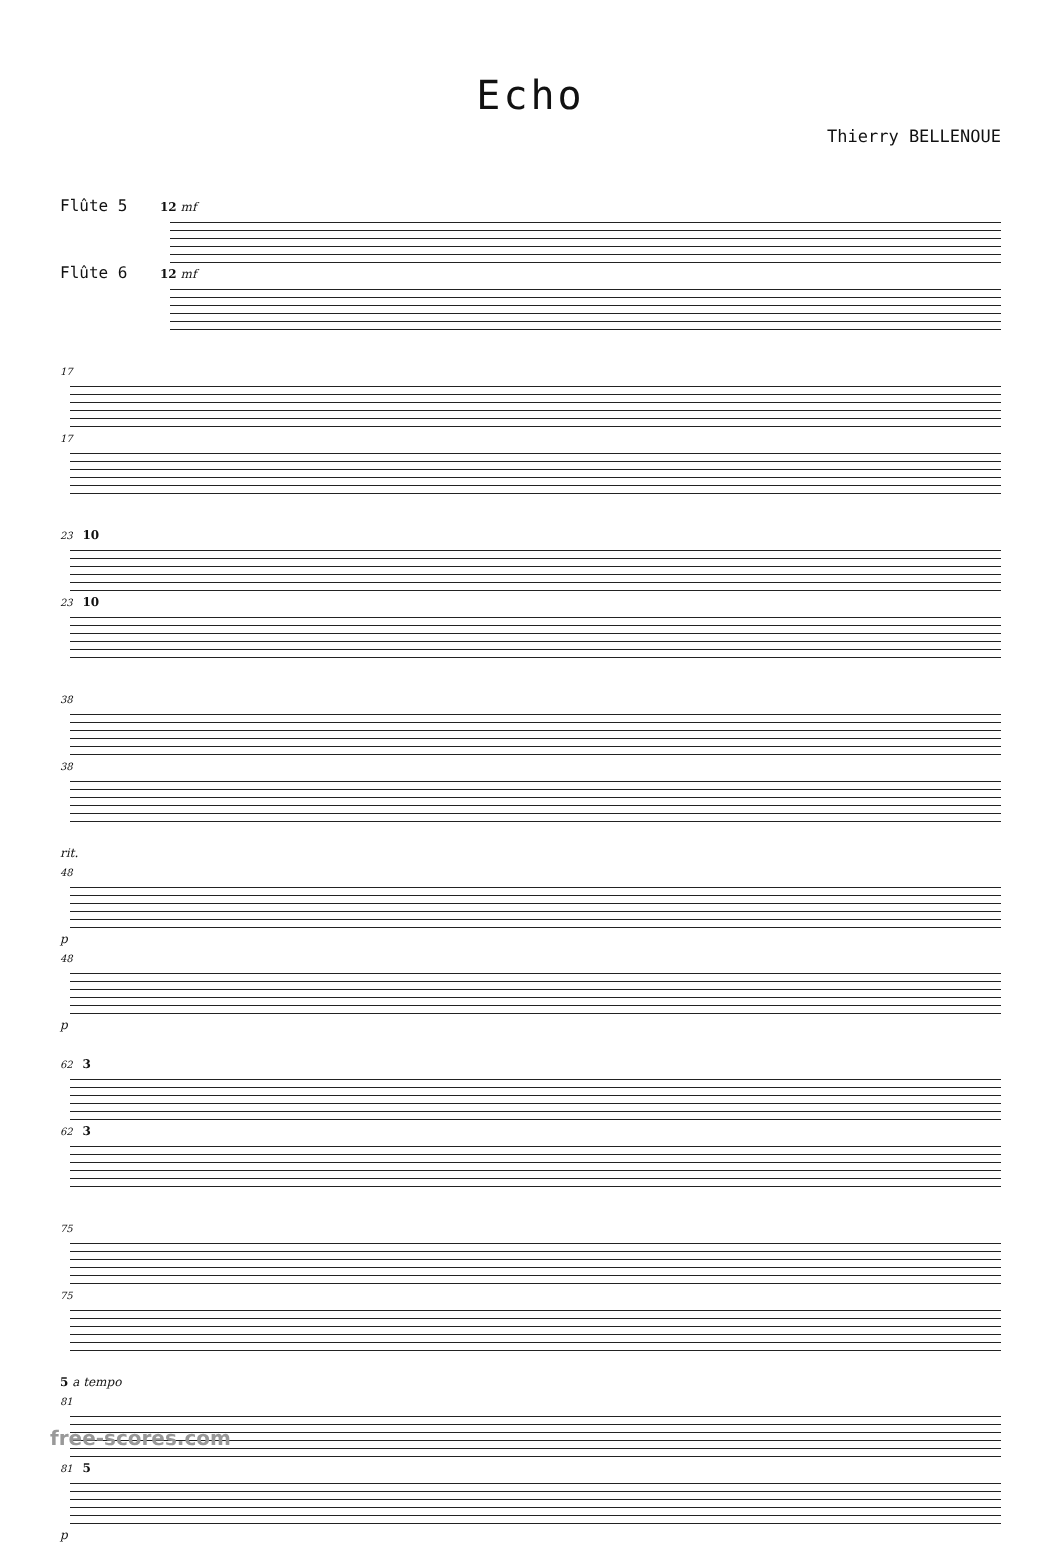Echo
Thierry BELLENOUE
Flûte 5 12 mf
Flûte 6 12 mf
17
17
23 10
23 10
38
38
rit.
48
p
48
p
62 3
62 3
75
75
5 a tempo
81
81 5
p
free-scores.com